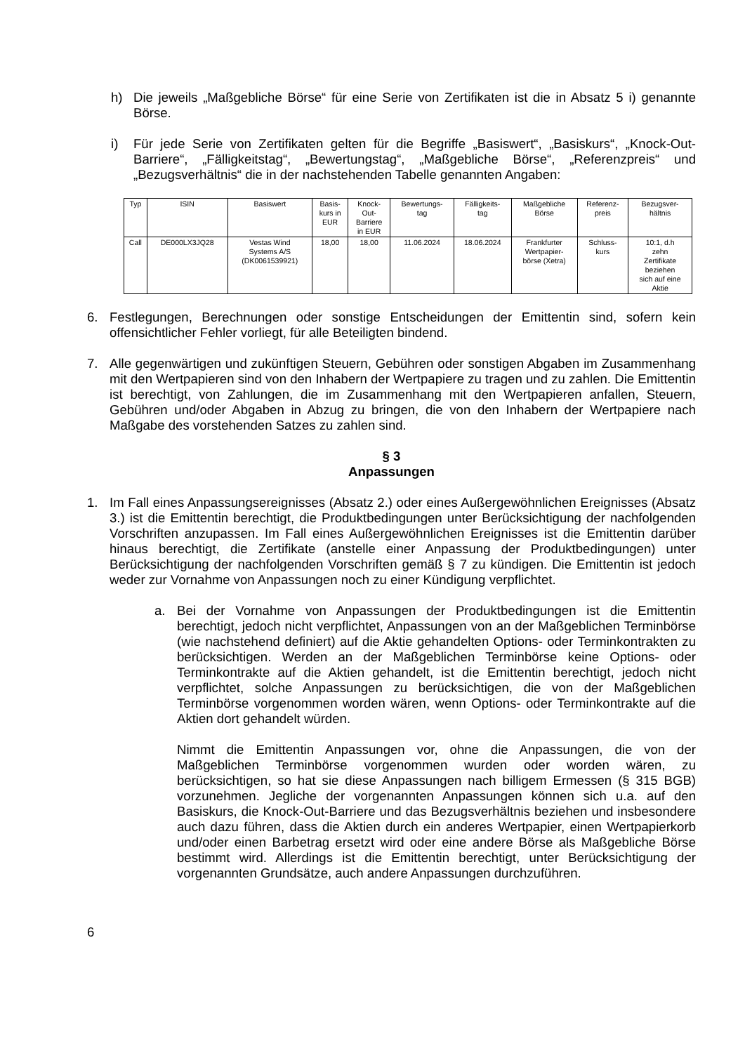h) Die jeweils „Maßgebliche Börse“ für eine Serie von Zertifikaten ist die in Absatz 5 i) genannte Börse.
i) Für jede Serie von Zertifikaten gelten für die Begriffe „Basiswert“, „Basiskurs“, „Knock-Out-Barriere“, „Fälligkeitstag“, „Bewertungstag“, „Maßgebliche Börse“, „Referenzpreis“ und „Bezugsverhältnis“ die in der nachstehenden Tabelle genannten Angaben:
| Typ | ISIN | Basiswert | Basis- kurs in EUR | Knock- Out- Barriere in EUR | Bewertungs- tag | Fälligkeits- tag | Maßgebliche Börse | Referenz- preis | Bezugsver- hältnis |
| --- | --- | --- | --- | --- | --- | --- | --- | --- | --- |
| Call | DE000LX3JQ28 | Vestas Wind Systems A/S (DK0061539921) | 18,00 | 18,00 | 11.06.2024 | 18.06.2024 | Frankfurter Wertpapier- börse (Xetra) | Schluss- kurs | 10:1, d.h zehn Zertifikate beziehen sich auf eine Aktie |
6. Festlegungen, Berechnungen oder sonstige Entscheidungen der Emittentin sind, sofern kein offensichtlicher Fehler vorliegt, für alle Beteiligten bindend.
7. Alle gegenwärtigen und zukünftigen Steuern, Gebühren oder sonstigen Abgaben im Zusammenhang mit den Wertpapieren sind von den Inhabern der Wertpapiere zu tragen und zu zahlen. Die Emittentin ist berechtigt, von Zahlungen, die im Zusammenhang mit den Wertpapieren anfallen, Steuern, Gebühren und/oder Abgaben in Abzug zu bringen, die von den Inhabern der Wertpapiere nach Maßgabe des vorstehenden Satzes zu zahlen sind.
§ 3
Anpassungen
1. Im Fall eines Anpassungsereignisses (Absatz 2.) oder eines Außergewöhnlichen Ereignisses (Absatz 3.) ist die Emittentin berechtigt, die Produktbedingungen unter Berücksichtigung der nachfolgenden Vorschriften anzupassen. Im Fall eines Außergewöhnlichen Ereignisses ist die Emittentin darüber hinaus berechtigt, die Zertifikate (anstelle einer Anpassung der Produktbedingungen) unter Berücksichtigung der nachfolgenden Vorschriften gemäß § 7 zu kündigen. Die Emittentin ist jedoch weder zur Vornahme von Anpassungen noch zu einer Kündigung verpflichtet.
a. Bei der Vornahme von Anpassungen der Produktbedingungen ist die Emittentin berechtigt, jedoch nicht verpflichtet, Anpassungen von an der Maßgeblichen Terminbörse (wie nachstehend definiert) auf die Aktie gehandelten Options- oder Terminkontrakten zu berücksichtigen. Werden an der Maßgeblichen Terminbörse keine Options- oder Terminkontrakte auf die Aktien gehandelt, ist die Emittentin berechtigt, jedoch nicht verpflichtet, solche Anpassungen zu berücksichtigen, die von der Maßgeblichen Terminbörse vorgenommen worden wären, wenn Options- oder Terminkontrakte auf die Aktien dort gehandelt würden.
Nimmt die Emittentin Anpassungen vor, ohne die Anpassungen, die von der Maßgeblichen Terminbörse vorgenommen wurden oder worden wären, zu berücksichtigen, so hat sie diese Anpassungen nach billigem Ermessen (§ 315 BGB) vorzunehmen. Jegliche der vorgenannten Anpassungen können sich u.a. auf den Basiskurs, die Knock-Out-Barriere und das Bezugsverhältnis beziehen und insbesondere auch dazu führen, dass die Aktien durch ein anderes Wertpapier, einen Wertpapierkorb und/oder einen Barbetrag ersetzt wird oder eine andere Börse als Maßgebliche Börse bestimmt wird. Allerdings ist die Emittentin berechtigt, unter Berücksichtigung der vorgenannten Grundsätze, auch andere Anpassungen durchzuführen.
6